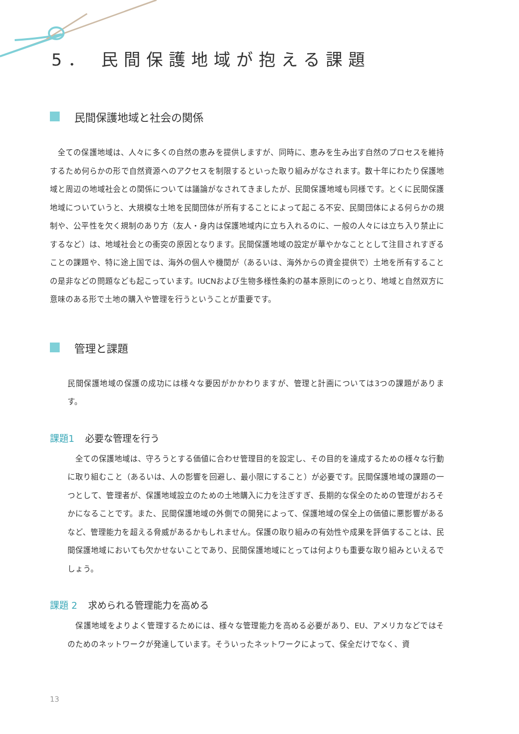5． 民間保護地域が抱える課題
民間保護地域と社会の関係
　全ての保護地域は、人々に多くの自然の恵みを提供しますが、同時に、恵みを生み出す自然のプロセスを維持するため何らかの形で自然資源へのアクセスを制限するといった取り組みがなされます。数十年にわたり保護地域と周辺の地域社会との関係については議論がなされてきましたが、民間保護地域も同様です。とくに民間保護地域についていうと、大規模な土地を民間団体が所有することによって起こる不安、民間団体による何らかの規制や、公平性を欠く規制のあり方（友人・身内は保護地域内に立ち入れるのに、一般の人々には立ち入り禁止にするなど）は、地域社会との衝突の原因となります。民間保護地域の設定が華やかなこととして注目されすぎることの課題や、特に途上国では、海外の個人や機関が（あるいは、海外からの資金提供で）土地を所有することの是非などの問題なども起こっています。IUCNおよび生物多様性条約の基本原則にのっとり、地域と自然双方に意味のある形で土地の購入や管理を行うということが重要です。
管理と課題
民間保護地域の保護の成功には様々な要因がかかわりますが、管理と計画については3つの課題があります。
課題1 必要な管理を行う
　全ての保護地域は、守ろうとする価値に合わせ管理目的を設定し、その目的を達成するための様々な行動に取り組むこと（あるいは、人の影響を回避し、最小限にすること）が必要です。民間保護地域の課題の一つとして、管理者が、保護地域設立のための土地購入に力を注ぎすぎ、長期的な保全のための管理がおろそかになることです。また、民間保護地域の外側での開発によって、保護地域の保全上の価値に悪影響があるなど、管理能力を超える脅威があるかもしれません。保護の取り組みの有効性や成果を評価することは、民間保護地域においても欠かせないことであり、民間保護地域にとっては何よりも重要な取り組みといえるでしょう。
課題 2 求められる管理能力を高める
　保護地域をよりよく管理するためには、様々な管理能力を高める必要があり、EU、アメリカなどではそのためのネットワークが発達しています。そういったネットワークによって、保全だけでなく、資
13